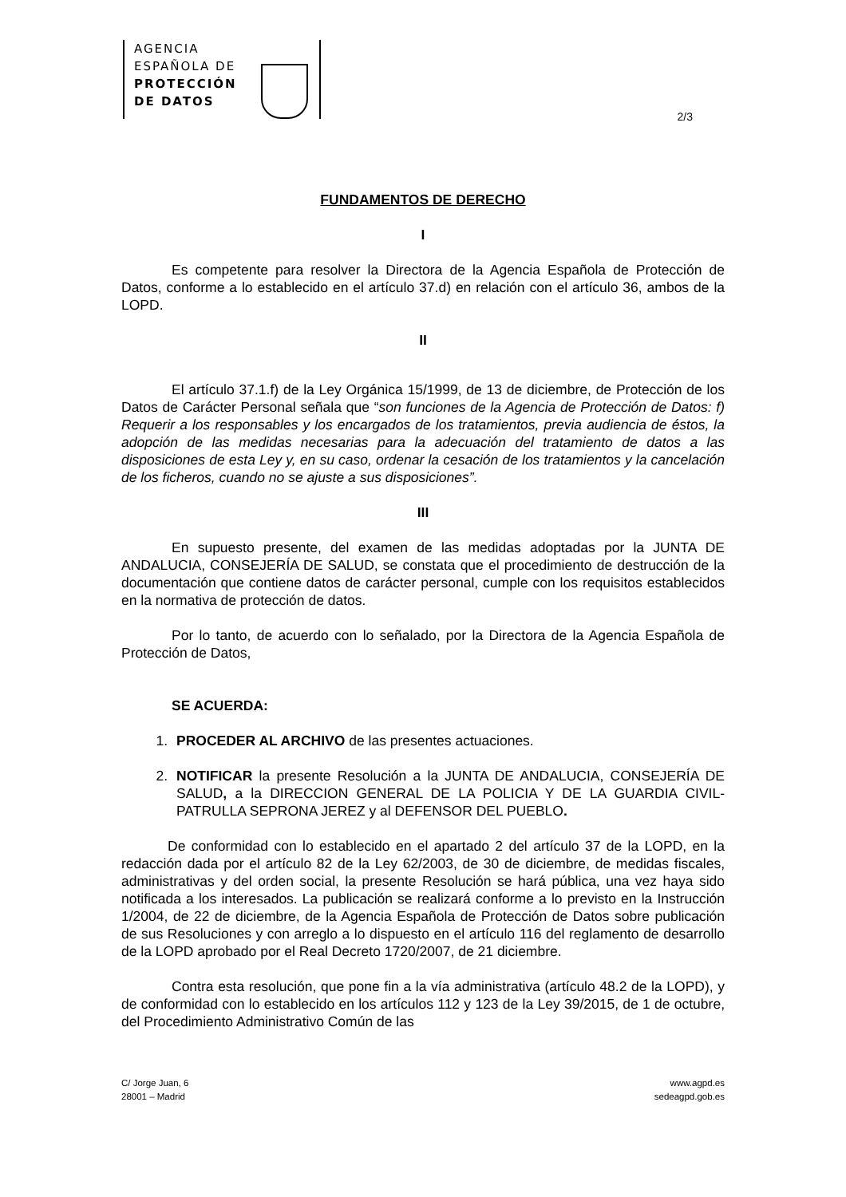AGENCIA
ESPAÑOLA DE
PROTECCIÓN
DE DATOS
2/3
FUNDAMENTOS DE DERECHO
I
Es competente para resolver la Directora de la Agencia Española de Protección de Datos, conforme a lo establecido en el artículo 37.d) en relación con el artículo 36, ambos de la LOPD.
II
El artículo 37.1.f) de la Ley Orgánica 15/1999, de 13 de diciembre, de Protección de los Datos de Carácter Personal señala que “son funciones de la Agencia de Protección de Datos: f) Requerir a los responsables y los encargados de los tratamientos, previa audiencia de éstos, la adopción de las medidas necesarias para la adecuación del tratamiento de datos a las disposiciones de esta Ley y, en su caso, ordenar la cesación de los tratamientos y la cancelación de los ficheros, cuando no se ajuste a sus disposiciones”.
III
En supuesto presente, del examen de las medidas adoptadas por la JUNTA DE ANDALUCIA, CONSEJERÍA DE SALUD, se constata que el procedimiento de destrucción de la documentación que contiene datos de carácter personal, cumple con los requisitos establecidos en la normativa de protección de datos.
Por lo tanto, de acuerdo con lo señalado, por la Directora de la Agencia Española de Protección de Datos,
SE ACUERDA:
1. PROCEDER AL ARCHIVO de las presentes actuaciones.
2. NOTIFICAR la presente Resolución a la JUNTA DE ANDALUCIA, CONSEJERÍA DE SALUD, a la DIRECCION GENERAL DE LA POLICIA Y DE LA GUARDIA CIVIL-PATRULLA SEPRONA JEREZ y al DEFENSOR DEL PUEBLO.
De conformidad con lo establecido en el apartado 2 del artículo 37 de la LOPD, en la redacción dada por el artículo 82 de la Ley 62/2003, de 30 de diciembre, de medidas fiscales, administrativas y del orden social, la presente Resolución se hará pública, una vez haya sido notificada a los interesados. La publicación se realizará conforme a lo previsto en la Instrucción 1/2004, de 22 de diciembre, de la Agencia Española de Protección de Datos sobre publicación de sus Resoluciones y con arreglo a lo dispuesto en el artículo 116 del reglamento de desarrollo de la LOPD aprobado por el Real Decreto 1720/2007, de 21 diciembre.
Contra esta resolución, que pone fin a la vía administrativa (artículo 48.2 de la LOPD), y de conformidad con lo establecido en los artículos 112 y 123 de la Ley 39/2015, de 1 de octubre, del Procedimiento Administrativo Común de las
C/ Jorge Juan, 6
28001 – Madrid
www.agpd.es
sedeagpd.gob.es